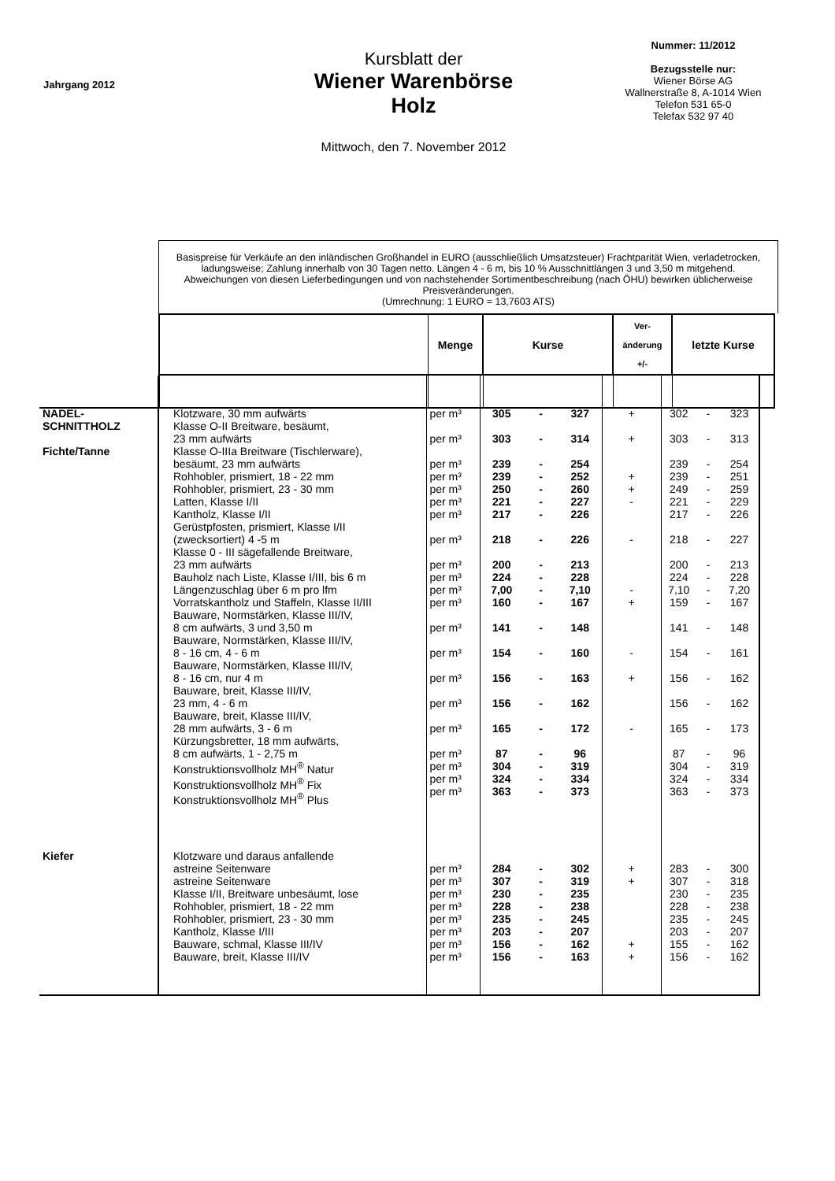Jahrgang 2012
Kursblatt der
Wiener Warenbörse
Holz
Mittwoch, den 7. November 2012
Nummer: 11/2012
Bezugsstelle nur:
Wiener Börse AG
Wallnerstraße 8, A-1014 Wien
Telefon 531 65-0
Telefax 532 97 40
Basispreise für Verkäufe an den inländischen Großhandel in EURO (ausschließlich Umsatzsteuer) Frachtparität Wien, verladetrocken, ladungsweise; Zahlung innerhalb von 30 Tagen netto. Längen 4 - 6 m, bis 10 % Ausschnittlängen 3 und 3,50 m mitgehend.
Abweichungen von diesen Lieferbedingungen und von nachstehender Sortimentbeschreibung (nach ÖHU) bewirken üblicherweise Preisveränderungen.
(Umrechnung: 1 EURO = 13,7603 ATS)
| | | Menge | Kurse | Ver- änderung +/- | letzte Kurse |
| --- | --- | --- | --- | --- | --- |
| NADEL- SCHNITTHOLZ Fichte/Tanne | Klotzware, 30 mm aufwärts Klasse O-II Breitware, besäumt, 23 mm aufwärts Klasse O-IIIa Breitware (Tischlerware), besäumt, 23 mm aufwärts Rohhobler, prismiert, 18 - 22 mm Rohhobler, prismiert, 23 - 30 mm Latten, Klasse I/II Kantholz, Klasse I/II Gerüstpfosten, prismiert, Klasse I/II (zwecksortiert) 4 -5 m Klasse 0 - III sägefallende Breitware, 23 mm aufwärts Bauholz nach Liste, Klasse I/III, bis 6 m Längenzuschlag über 6 m pro lfm Vorratskantholz und Staffeln, Klasse II/III Bauware, Normstärken, Klasse III/IV, 8 cm aufwärts, 3 und 3,50 m Bauware, Normstärken, Klasse III/IV, 8 - 16 cm, 4 - 6 m Bauware, Normstärken, Klasse III/IV, 8 - 16 cm, nur 4 m Bauware, breit, Klasse III/IV, 23 mm, 4 - 6 m Bauware, breit, Klasse III/IV, 28 mm aufwärts, 3 - 6 m Kürzungsbretter, 18 mm aufwärts, 8 cm aufwärts, 1 - 2,75 m Konstruktionsvollholz MH<sup>®</sup> Natur Konstruktionsvollholz MH<sup>®</sup> Fix Konstruktionsvollholz MH<sup>®</sup> Plus | per m³ per m³ per m³ per m³ per m³ per m³ per m³ per m³ per m³ per m³ per m³ per m³ per m³ per m³ per m³ per m³ per m³ per m³ per m³ per m³ per m³ | 305 303 239 239 250 221 217 218 200 224 7,00 160 141 154 156 156 165 87 304 324 363 | - - - - - - - - - - - - - - - - - - - - - | 327 314 254 252 260 227 226 226 213 228 7,10 167 148 160 163 162 172 96 319 334 373 | + + + + - - - + - + - | 302 303 239 239 249 221 217 218 200 224 7,10 159 141 154 156 156 165 87 304 324 363 | - - - - - - - - - - - - - - - - - - - - - | 323 313 254 251 259 229 226 227 213 228 7,20 167 148 161 162 162 173 96 319 334 373 |
| Kiefer | Klotzware und daraus anfallende astreine Seitenware astreine Seitenware Klasse I/II, Breitware unbesäumt, lose Rohhobler, prismiert, 18 - 22 mm Rohhobler, prismiert, 23 - 30 mm Kantholz, Klasse I/III Bauware, schmal, Klasse III/IV Bauware, breit, Klasse III/IV | per m³ per m³ per m³ per m³ per m³ per m³ per m³ per m³ | 284 307 230 228 235 203 156 156 | - - - - - - - - | 302 319 235 238 245 207 162 163 | + + + + | 283 307 230 228 235 203 155 156 | - - - - - - - - | 300 318 235 238 245 207 162 162 |